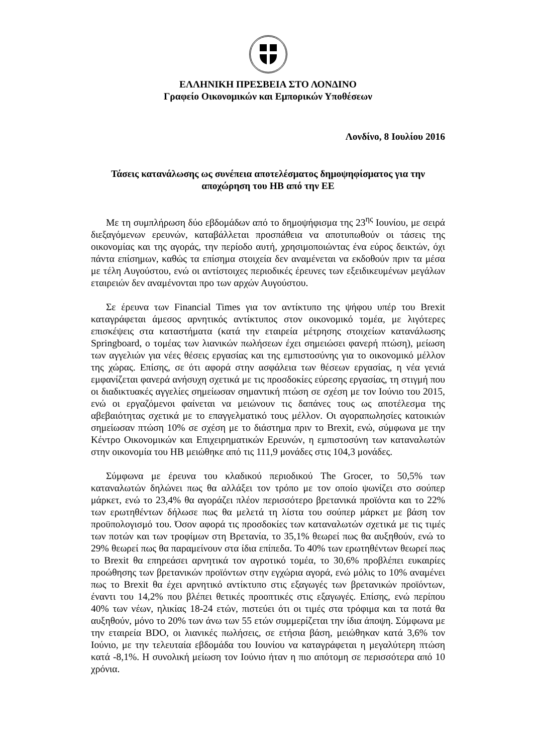ΕΛΛΗΝΙΚΗ ΠΡΕΣΒΕΙΑ ΣΤΟ ΛΟΝΔΙΝΟ
Γραφείο Οικονομικών και Εμπορικών Υποθέσεων
Λονδίνο, 8 Ιουλίου 2016
Τάσεις κατανάλωσης ως συνέπεια αποτελέσματος δημοψηφίσματος για την αποχώρηση του ΗΒ από την ΕΕ
Με τη συμπλήρωση δύο εβδομάδων από το δημοψήφισμα της 23<sup>ης</sup> Ιουνίου, με σειρά διεξαγόμενων ερευνών, καταβάλλεται προσπάθεια να αποτυπωθούν οι τάσεις της οικονομίας και της αγοράς, την περίοδο αυτή, χρησιμοποιώντας ένα εύρος δεικτών, όχι πάντα επίσημων, καθώς τα επίσημα στοιχεία δεν αναμένεται να εκδοθούν πριν τα μέσα με τέλη Αυγούστου, ενώ οι αντίστοιχες περιοδικές έρευνες των εξειδικευμένων μεγάλων εταιρειών δεν αναμένονται προ των αρχών Αυγούστου.
Σε έρευνα των Financial Times για τον αντίκτυπο της ψήφου υπέρ του Brexit καταγράφεται άμεσος αρνητικός αντίκτυπος στον οικονομικό τομέα, με λιγότερες επισκέψεις στα καταστήματα (κατά την εταιρεία μέτρησης στοιχείων κατανάλωσης Springboard, ο τομέας των λιανικών πωλήσεων έχει σημειώσει φανερή πτώση), μείωση των αγγελιών για νέες θέσεις εργασίας και της εμπιστοσύνης για το οικονομικό μέλλον της χώρας. Επίσης, σε ότι αφορά στην ασφάλεια των θέσεων εργασίας, η νέα γενιά εμφανίζεται φανερά ανήσυχη σχετικά με τις προσδοκίες εύρεσης εργασίας, τη στιγμή που οι διαδικτυακές αγγελίες σημείωσαν σημαντική πτώση σε σχέση με τον Ιούνιο του 2015, ενώ οι εργαζόμενοι φαίνεται να μειώνουν τις δαπάνες τους ως αποτέλεσμα της αβεβαιότητας σχετικά με το επαγγελματικό τους μέλλον. Οι αγοραπωλησίες κατοικιών σημείωσαν πτώση 10% σε σχέση με το διάστημα πριν το Brexit, ενώ, σύμφωνα με την Κέντρο Οικονομικών και Επιχειρηματικών Ερευνών, η εμπιστοσύνη των καταναλωτών στην οικονομία του ΗΒ μειώθηκε από τις 111,9 μονάδες στις 104,3 μονάδες.
Σύμφωνα με έρευνα του κλαδικού περιοδικού The Grocer, το 50,5% των καταναλωτών δηλώνει πως θα αλλάξει τον τρόπο με τον οποίο ψωνίζει στο σούπερ μάρκετ, ενώ το 23,4% θα αγοράζει πλέον περισσότερο βρετανικά προϊόντα και το 22% των ερωτηθέντων δήλωσε πως θα μελετά τη λίστα του σούπερ μάρκετ με βάση τον προϋπολογισμό του. Όσον αφορά τις προσδοκίες των καταναλωτών σχετικά με τις τιμές των ποτών και των τροφίμων στη Βρετανία, το 35,1% θεωρεί πως θα αυξηθούν, ενώ το 29% θεωρεί πως θα παραμείνουν στα ίδια επίπεδα. Το 40% των ερωτηθέντων θεωρεί πως το Brexit θα επηρεάσει αρνητικά τον αγροτικό τομέα, το 30,6% προβλέπει ευκαιρίες προώθησης των βρετανικών προϊόντων στην εγχώρια αγορά, ενώ μόλις το 10% αναμένει πως το Brexit θα έχει αρνητικό αντίκτυπο στις εξαγωγές των βρετανικών προϊόντων, έναντι του 14,2% που βλέπει θετικές προοπτικές στις εξαγωγές. Επίσης, ενώ περίπου 40% των νέων, ηλικίας 18-24 ετών, πιστεύει ότι οι τιμές στα τρόφιμα και τα ποτά θα αυξηθούν, μόνο το 20% των άνω των 55 ετών συμμερίζεται την ίδια άποψη. Σύμφωνα με την εταιρεία BDO, οι λιανικές πωλήσεις, σε ετήσια βάση, μειώθηκαν κατά 3,6% τον Ιούνιο, με την τελευταία εβδομάδα του Ιουνίου να καταγράφεται η μεγαλύτερη πτώση κατά -8,1%. Η συνολική μείωση τον Ιούνιο ήταν η πιο απότομη σε περισσότερα από 10 χρόνια.